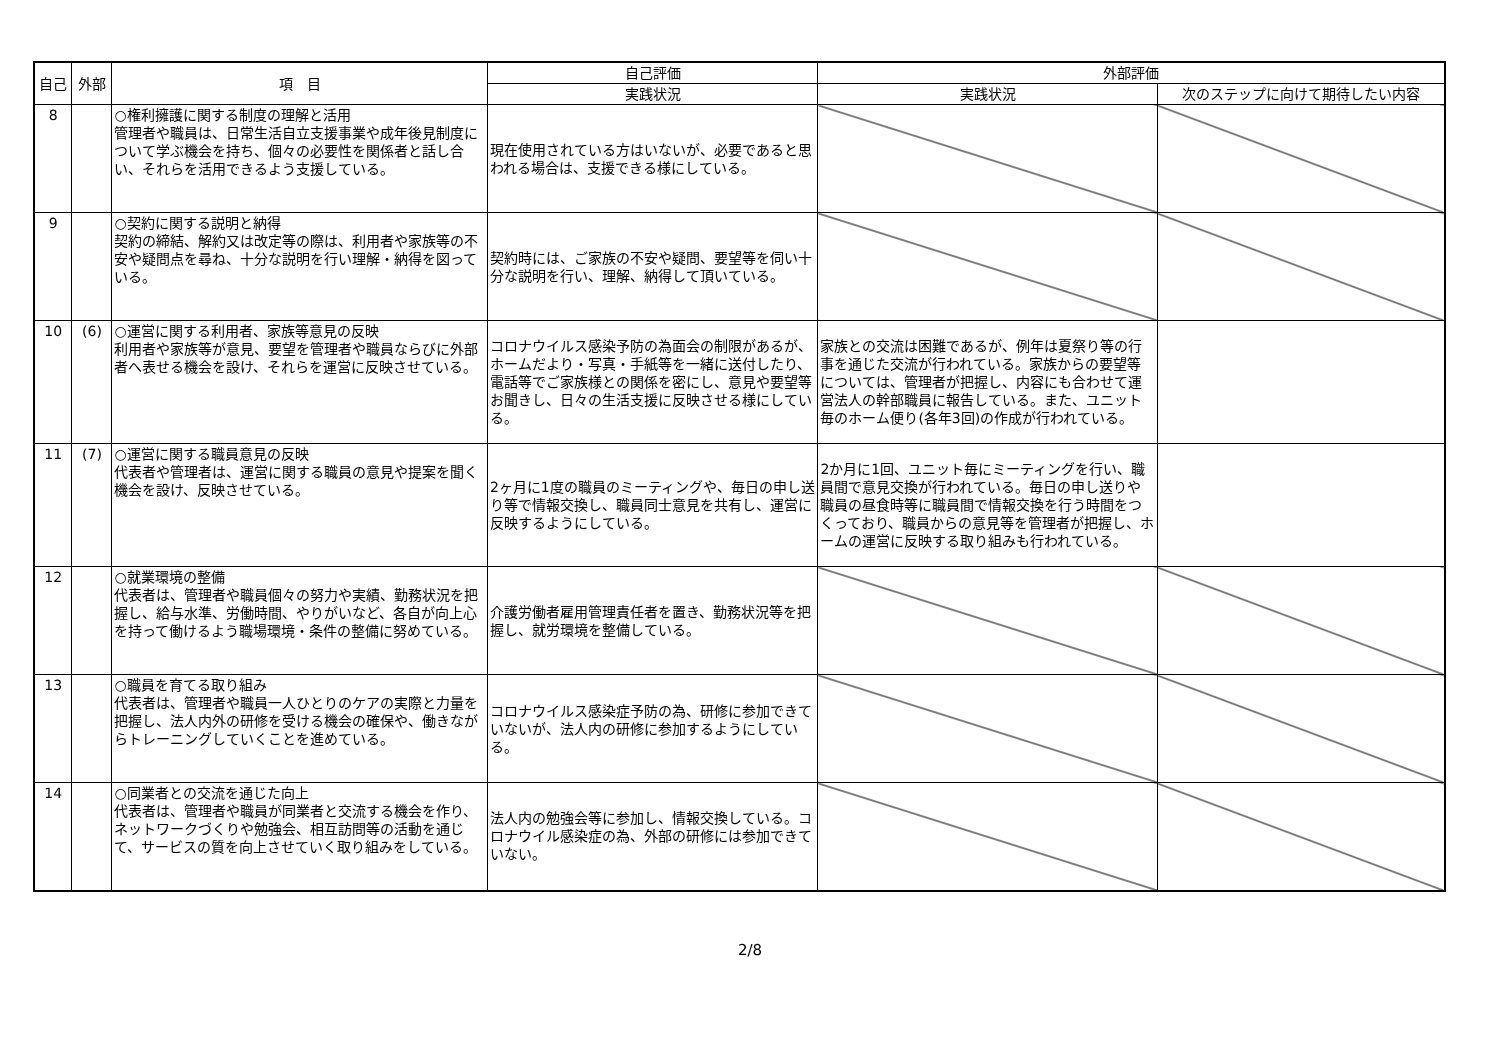| 自己 | 外部 | 項 目 | 自己評価 | 外部評価 | |
| --- | --- | --- | --- | --- | --- |
| | | | 実践状況 | 実践状況 | 次のステップに向けて期待したい内容 |
| 8 | | ○権利擁護に関する制度の理解と活用 管理者や職員は、日常生活自立支援事業や成年後見制度について学ぶ機会を持ち、個々の必要性を関係者と話し合い、それらを活用できるよう支援している。 | 現在使用されている方はいないが、必要であると思われる場合は、支援できる様にしている。 | | |
| 9 | | ○契約に関する説明と納得 契約の締結、解約又は改定等の際は、利用者や家族等の不安や疑問点を尋ね、十分な説明を行い理解・納得を図っている。 | 契約時には、ご家族の不安や疑問、要望等を伺い十分な説明を行い、理解、納得して頂いている。 | | |
| 10 | (6) | ○運営に関する利用者、家族等意見の反映 利用者や家族等が意見、要望を管理者や職員ならびに外部者へ表せる機会を設け、それらを運営に反映させている。 | コロナウイルス感染予防の為面会の制限があるが、ホームだより・写真・手紙等を一緒に送付したり、電話等でご家族様との関係を密にし、意見や要望等お聞きし、日々の生活支援に反映させる様にしている。 | 家族との交流は困難であるが、例年は夏祭り等の行事を通じた交流が行われている。家族からの要望等については、管理者が把握し、内容にも合わせて運営法人の幹部職員に報告している。また、ユニット毎のホーム便り(各年3回)の作成が行われている。 | |
| 11 | (7) | ○運営に関する職員意見の反映 代表者や管理者は、運営に関する職員の意見や提案を聞く機会を設け、反映させている。 | 2ヶ月に1度の職員のミーティングや、毎日の申し送り等で情報交換し、職員同士意見を共有し、運営に反映するようにしている。 | 2か月に1回、ユニット毎にミーティングを行い、職員間で意見交換が行われている。毎日の申し送りや職員の昼食時等に職員間で情報交換を行う時間をつくっており、職員からの意見等を管理者が把握し、ホームの運営に反映する取り組みも行われている。 | |
| 12 | | ○就業環境の整備 代表者は、管理者や職員個々の努力や実績、勤務状況を把握し、給与水準、労働時間、やりがいなど、各自が向上心を持って働けるよう職場環境・条件の整備に努めている。 | 介護労働者雇用管理責任者を置き、勤務状況等を把握し、就労環境を整備している。 | | |
| 13 | | ○職員を育てる取り組み 代表者は、管理者や職員一人ひとりのケアの実際と力量を把握し、法人内外の研修を受ける機会の確保や、働きながらトレーニングしていくことを進めている。 | コロナウイルス感染症予防の為、研修に参加できていないが、法人内の研修に参加するようにしている。 | | |
| 14 | | ○同業者との交流を通じた向上 代表者は、管理者や職員が同業者と交流する機会を作り、ネットワークづくりや勉強会、相互訪問等の活動を通じて、サービスの質を向上させていく取り組みをしている。 | 法人内の勉強会等に参加し、情報交換している。コロナウイル感染症の為、外部の研修には参加できていない。 | | |
2/8